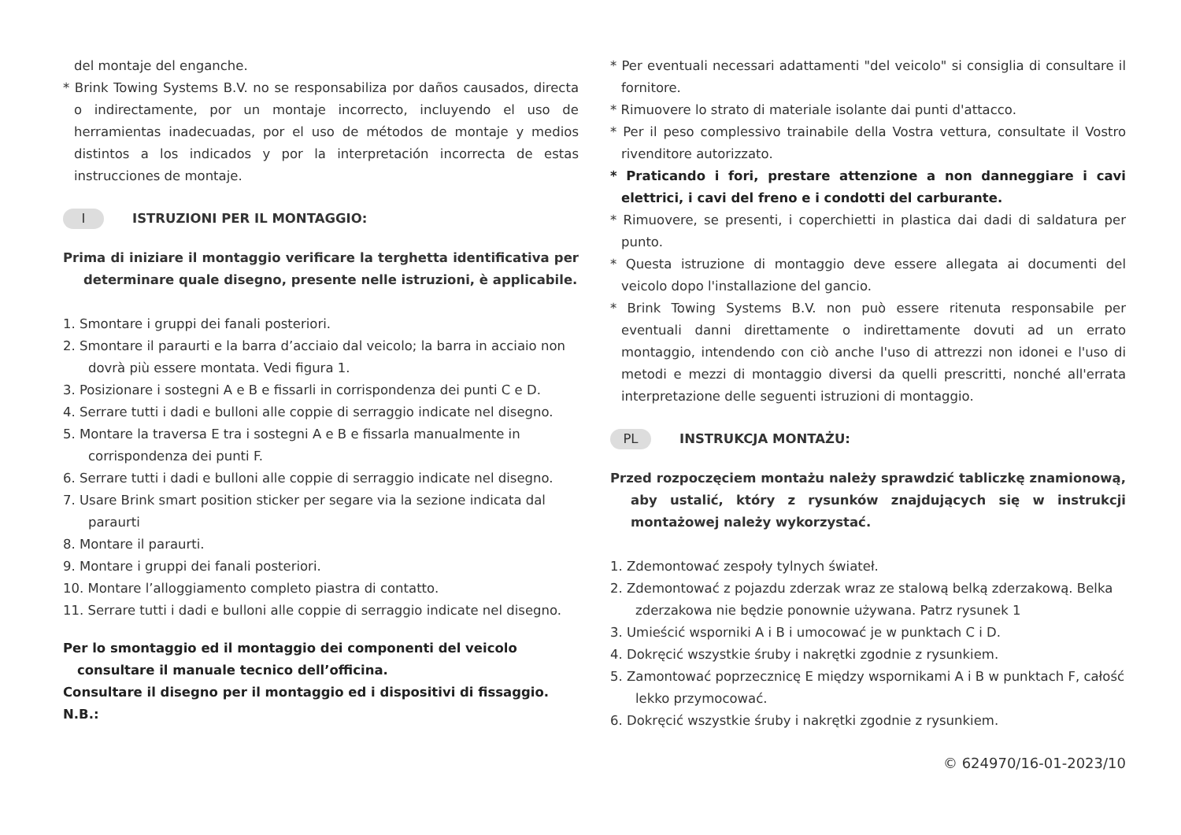del montaje del enganche.
* Brink Towing Systems B.V. no se responsabiliza por daños causados, directa o indirectamente, por un montaje incorrecto, incluyendo el uso de herramientas inadecuadas, por el uso de métodos de montaje y medios distintos a los indicados y por la interpretación incorrecta de estas instrucciones de montaje.
I ISTRUZIONI PER IL MONTAGGIO:
Prima di iniziare il montaggio verificare la terghetta identificativa per determinare quale disegno, presente nelle istruzioni, è applicabile.
1. Smontare i gruppi dei fanali posteriori.
2. Smontare il paraurti e la barra d’acciaio dal veicolo; la barra in acciaio non dovrà più essere montata. Vedi figura 1.
3. Posizionare i sostegni A e B e fissarli in corrispondenza dei punti C e D.
4. Serrare tutti i dadi e bulloni alle coppie di serraggio indicate nel disegno.
5. Montare la traversa E tra i sostegni A e B e fissarla manualmente in corrispondenza dei punti F.
6. Serrare tutti i dadi e bulloni alle coppie di serraggio indicate nel disegno.
7. Usare Brink smart position sticker per segare via la sezione indicata dal paraurti
8. Montare il paraurti.
9. Montare i gruppi dei fanali posteriori.
10. Montare l’alloggiamento completo piastra di contatto.
11. Serrare tutti i dadi e bulloni alle coppie di serraggio indicate nel disegno.
Per lo smontaggio ed il montaggio dei componenti del veicolo consultare il manuale tecnico dell’officina.
Consultare il disegno per il montaggio ed i dispositivi di fissaggio.
N.B.:
* Per eventuali necessari adattamenti "del veicolo" si consiglia di consultare il fornitore.
* Rimuovere lo strato di materiale isolante dai punti d'attacco.
* Per il peso complessivo trainabile della Vostra vettura, consultate il Vostro rivenditore autorizzato.
* Praticando i fori, prestare attenzione a non danneggiare i cavi elettrici, i cavi del freno e i condotti del carburante.
* Rimuovere, se presenti, i coperchietti in plastica dai dadi di saldatura per punto.
* Questa istruzione di montaggio deve essere allegata ai documenti del veicolo dopo l'installazione del gancio.
* Brink Towing Systems B.V. non può essere ritenuta responsabile per eventuali danni direttamente o indirettamente dovuti ad un errato montaggio, intendendo con ciò anche l'uso di attrezzi non idonei e l'uso di metodi e mezzi di montaggio diversi da quelli prescritti, nonché all'errata interpretazione delle seguenti istruzioni di montaggio.
PL INSTRUKCJA MONTAŻU:
Przed rozpoczęciem montażu należy sprawdzić tabliczkę znamionową, aby ustalić, który z rysunków znajdujących się w instrukcji montażowej należy wykorzystać.
1. Zdemontować zespoły tylnych świateł.
2. Zdemontować z pojazdu zderzak wraz ze stalową belką zderzakową. Belka zderzakowa nie będzie ponownie używana. Patrz rysunek 1
3. Umieścić wsporniki A i B i umocować je w punktach C i D.
4. Dokręcić wszystkie śruby i nakrętki zgodnie z rysunkiem.
5. Zamontować poprzecznicę E między wspornikami A i B w punktach F, całość lekko przymocować.
6. Dokręcić wszystkie śruby i nakrętki zgodnie z rysunkiem.
© 624970/16-01-2023/10